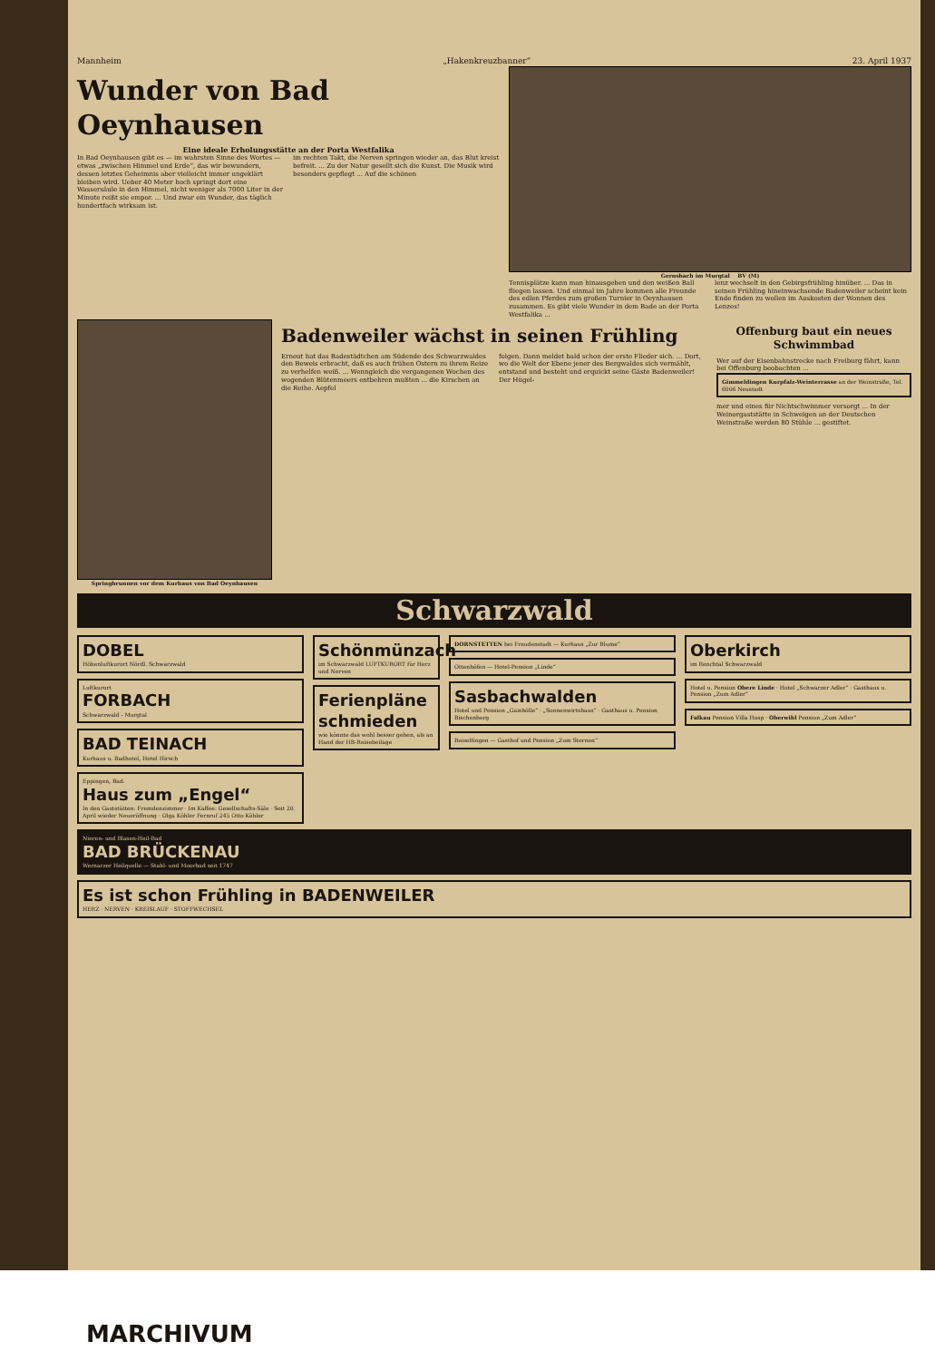Mannheim „Hakenkreuzbanner“23. April 1937
Wunder von Bad Oeynhausen
Eine ideale Erholungsstätte an der Porta Westfalika
In Bad Oeynhausen gibt es — im wahrsten Sinne des Wortes — etwas „zwischen Himmel und Erde“, das wir bewundern, dessen letztes Geheimnis aber vielleicht immer ungeklärt bleiben wird. Ueber 40 Meter hoch springt dort eine Wassersäule in den Himmel, nicht weniger als 7000 Liter in der Minute reißt sie empor. ... Und zwar ein Wunder, das täglich hundertfach wirksam ist.
im rechten Takt, die Nerven springen wieder an, das Blut kreist befreit. ... Zu der Natur gesellt sich die Kunst. Die Musik wird besonders gepflegt ... Auf die schönen
Gernsbach im Murgtal BV (M)
Tennisplätze kann man hinausgehen und den weißen Ball fliegen lassen. Und einmal im Jahre kommen alle Freunde des edlen Pferdes zum großen Turnier in Oeynhausen zusammen. Es gibt viele Wunder in dem Bade an der Porta Westfalika ...
lenz wechselt in den Gebirgsfrühling hinüber. ... Das in seinen Frühling hineinwachsende Badenweiler scheint kein Ende finden zu wollen im Auskosten der Wonnen des Lenzes!
Springbrunnen vor dem Kurhaus von Bad Oeynhausen
Badenweiler wächst in seinen Frühling
Erneut hat das Badestädtchen am Südende des Schwarzwaldes den Beweis erbracht, daß es auch frühen Ostern zu ihrem Reize zu verhelfen weiß. ... Wenngleich die vergangenen Wochen des wogenden Blütenmeers entbehren mußten ... die Kirschen an die Reihe. Aepfel
folgen. Dann meldet bald schon der erste Flieder sich. ... Dort, wo die Welt der Ebene jener des Bergwaldes sich vermählt, entstand und besteht und erquickt seine Gäste Badenweiler! Der Hügel-
Offenburg baut ein neues Schwimmbad
Wer auf der Eisenbahnstrecke nach Freiburg fährt, kann bei Offenburg beobachten ...
Gimmeldingen Kurpfalz-Weinterrasse an der Weinstraße, Tel. 6006 Neustadt
mer und eines für Nichtschwimmer versorgt ... In der Weinorgaststätte in Schweigen an der Deutschen Weinstraße werden 80 Stühle ... gestiftet.
Schwarzwald
DOBEL
Höhenluftkurort Nördl. Schwarzwald
Luftkurort
FORBACH
Schwarzwald - Murgtal
BAD TEINACH
Kurhaus u. Badhotel, Hotel Hirsch
Eppingen, Bad.
Haus zum „Engel“
In den Gaststätten: Fremdenzimmer · Im Kaffee: Gesellschafts-Säle · Seit 20. April wieder Neueröffnung · Olga Köhler Fernruf 245 Otto Köhler
Schönmünzach
im Schwarzwald LUFTKURORT für Herz und Nerven
Ferienpläne schmieden
wie könnte das wohl besser gehen, als an Hand der HB-Reisebeilage
DORNSTETTEN bei Freudenstadt — Kurhaus „Zur Blume“
Ottenhöfen — Hotel-Pension „Linde“
Sasbachwalden
Hotel und Pension „Gaishölle“ · „Sonnenwirtshaus“ · Gasthaus u. Pension Bischenberg
Reiselfingen — Gasthof und Pension „Zum Sternen“
Oberkirch
im Renchtal Schwarzwald
Hotel u. Pension Obere Linde · Hotel „Schwarzer Adler“ · Gasthaus u. Pension „Zum Adler“
Falkau Pension Villa Hosp · Oberwihl Pension „Zum Adler“
Nieren- und Blasen-Heil-Bad
BAD BRÜCKENAU
Wernarzer Heilquelle — Stahl- und Moorbad seit 1747
Es ist schon Frühling in BADENWEILER
HERZ · NERVEN · KREISLAUF · STOFFWECHSEL
MARCHIVUM